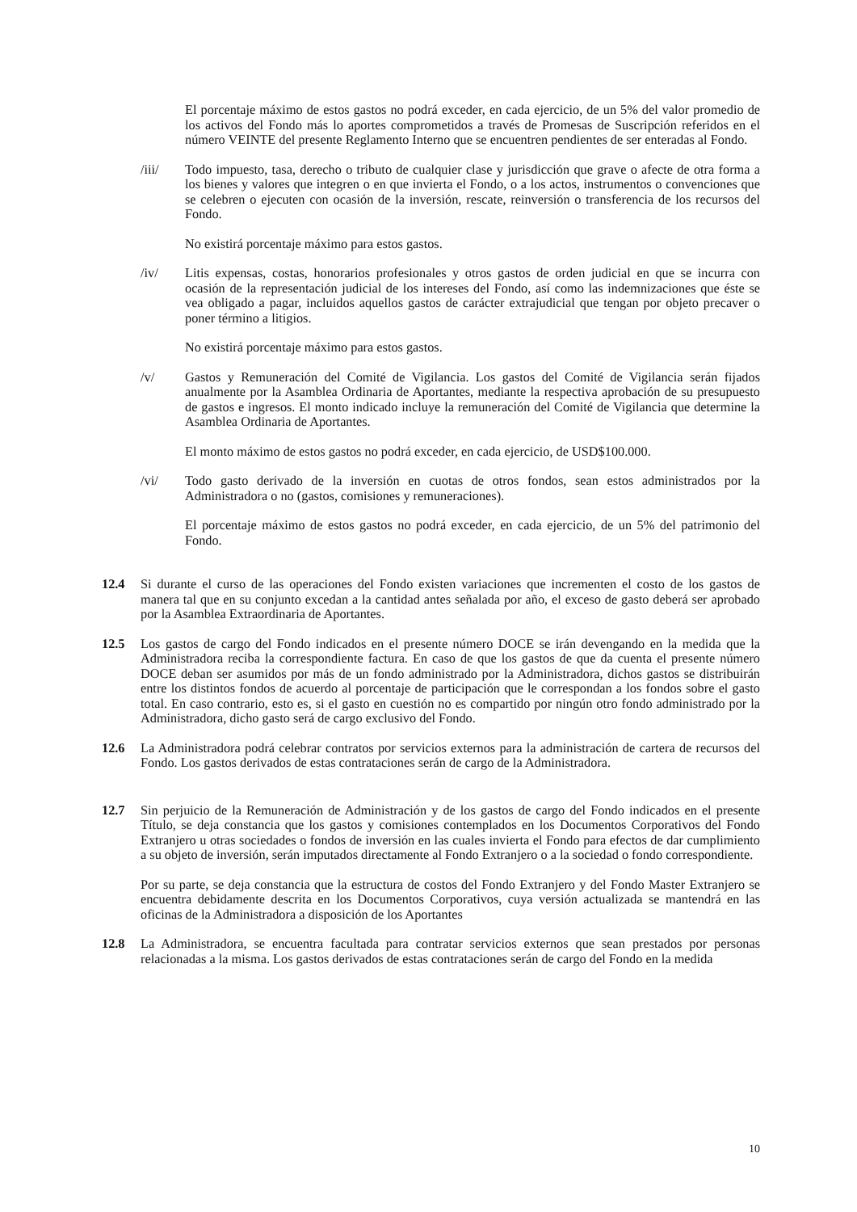El porcentaje máximo de estos gastos no podrá exceder, en cada ejercicio, de un 5% del valor promedio de los activos del Fondo más lo aportes comprometidos a través de Promesas de Suscripción referidos en el número VEINTE del presente Reglamento Interno que se encuentren pendientes de ser enteradas al Fondo.
/iii/ Todo impuesto, tasa, derecho o tributo de cualquier clase y jurisdicción que grave o afecte de otra forma a los bienes y valores que integren o en que invierta el Fondo, o a los actos, instrumentos o convenciones que se celebren o ejecuten con ocasión de la inversión, rescate, reinversión o transferencia de los recursos del Fondo.
No existirá porcentaje máximo para estos gastos.
/iv/ Litis expensas, costas, honorarios profesionales y otros gastos de orden judicial en que se incurra con ocasión de la representación judicial de los intereses del Fondo, así como las indemnizaciones que éste se vea obligado a pagar, incluidos aquellos gastos de carácter extrajudicial que tengan por objeto precaver o poner término a litigios.
No existirá porcentaje máximo para estos gastos.
/v/ Gastos y Remuneración del Comité de Vigilancia. Los gastos del Comité de Vigilancia serán fijados anualmente por la Asamblea Ordinaria de Aportantes, mediante la respectiva aprobación de su presupuesto de gastos e ingresos. El monto indicado incluye la remuneración del Comité de Vigilancia que determine la Asamblea Ordinaria de Aportantes.
El monto máximo de estos gastos no podrá exceder, en cada ejercicio, de USD$100.000.
/vi/ Todo gasto derivado de la inversión en cuotas de otros fondos, sean estos administrados por la Administradora o no (gastos, comisiones y remuneraciones).
El porcentaje máximo de estos gastos no podrá exceder, en cada ejercicio, de un 5% del patrimonio del Fondo.
12.4 Si durante el curso de las operaciones del Fondo existen variaciones que incrementen el costo de los gastos de manera tal que en su conjunto excedan a la cantidad antes señalada por año, el exceso de gasto deberá ser aprobado por la Asamblea Extraordinaria de Aportantes.
12.5 Los gastos de cargo del Fondo indicados en el presente número DOCE se irán devengando en la medida que la Administradora reciba la correspondiente factura. En caso de que los gastos de que da cuenta el presente número DOCE deban ser asumidos por más de un fondo administrado por la Administradora, dichos gastos se distribuirán entre los distintos fondos de acuerdo al porcentaje de participación que le correspondan a los fondos sobre el gasto total. En caso contrario, esto es, si el gasto en cuestión no es compartido por ningún otro fondo administrado por la Administradora, dicho gasto será de cargo exclusivo del Fondo.
12.6 La Administradora podrá celebrar contratos por servicios externos para la administración de cartera de recursos del Fondo. Los gastos derivados de estas contrataciones serán de cargo de la Administradora.
12.7 Sin perjuicio de la Remuneración de Administración y de los gastos de cargo del Fondo indicados en el presente Título, se deja constancia que los gastos y comisiones contemplados en los Documentos Corporativos del Fondo Extranjero u otras sociedades o fondos de inversión en las cuales invierta el Fondo para efectos de dar cumplimiento a su objeto de inversión, serán imputados directamente al Fondo Extranjero o a la sociedad o fondo correspondiente.
Por su parte, se deja constancia que la estructura de costos del Fondo Extranjero y del Fondo Master Extranjero se encuentra debidamente descrita en los Documentos Corporativos, cuya versión actualizada se mantendrá en las oficinas de la Administradora a disposición de los Aportantes
12.8 La Administradora, se encuentra facultada para contratar servicios externos que sean prestados por personas relacionadas a la misma. Los gastos derivados de estas contrataciones serán de cargo del Fondo en la medida
10